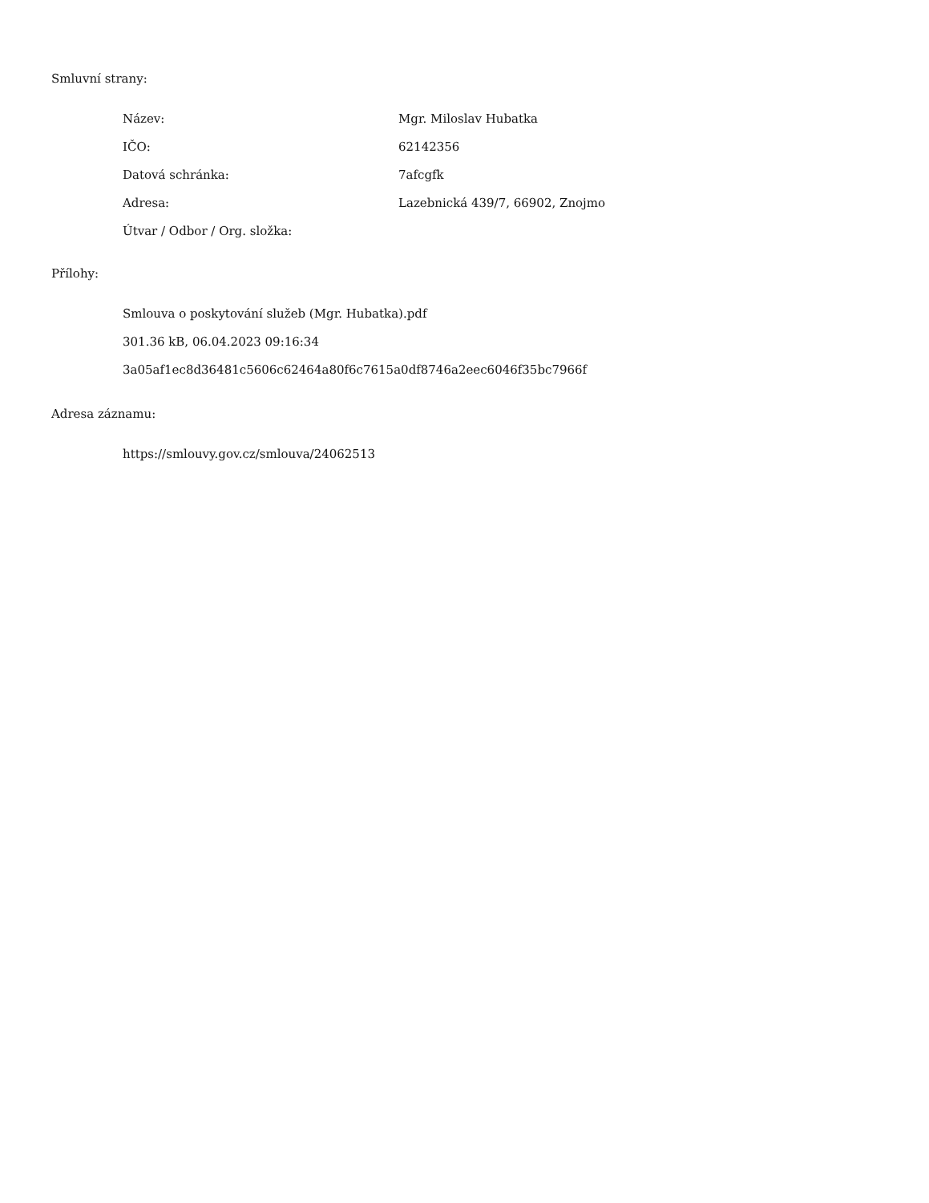Smluvní strany:
| Název: | Mgr. Miloslav Hubatka |
| IČO: | 62142356 |
| Datová schránka: | 7afcgfk |
| Adresa: | Lazebnická 439/7, 66902, Znojmo |
| Útvar / Odbor / Org. složka: | |
Přílohy:
Smlouva o poskytování služeb (Mgr. Hubatka).pdf
301.36 kB, 06.04.2023 09:16:34
3a05af1ec8d36481c5606c62464a80f6c7615a0df8746a2eec6046f35bc7966f
Adresa záznamu:
https://smlouvy.gov.cz/smlouva/24062513